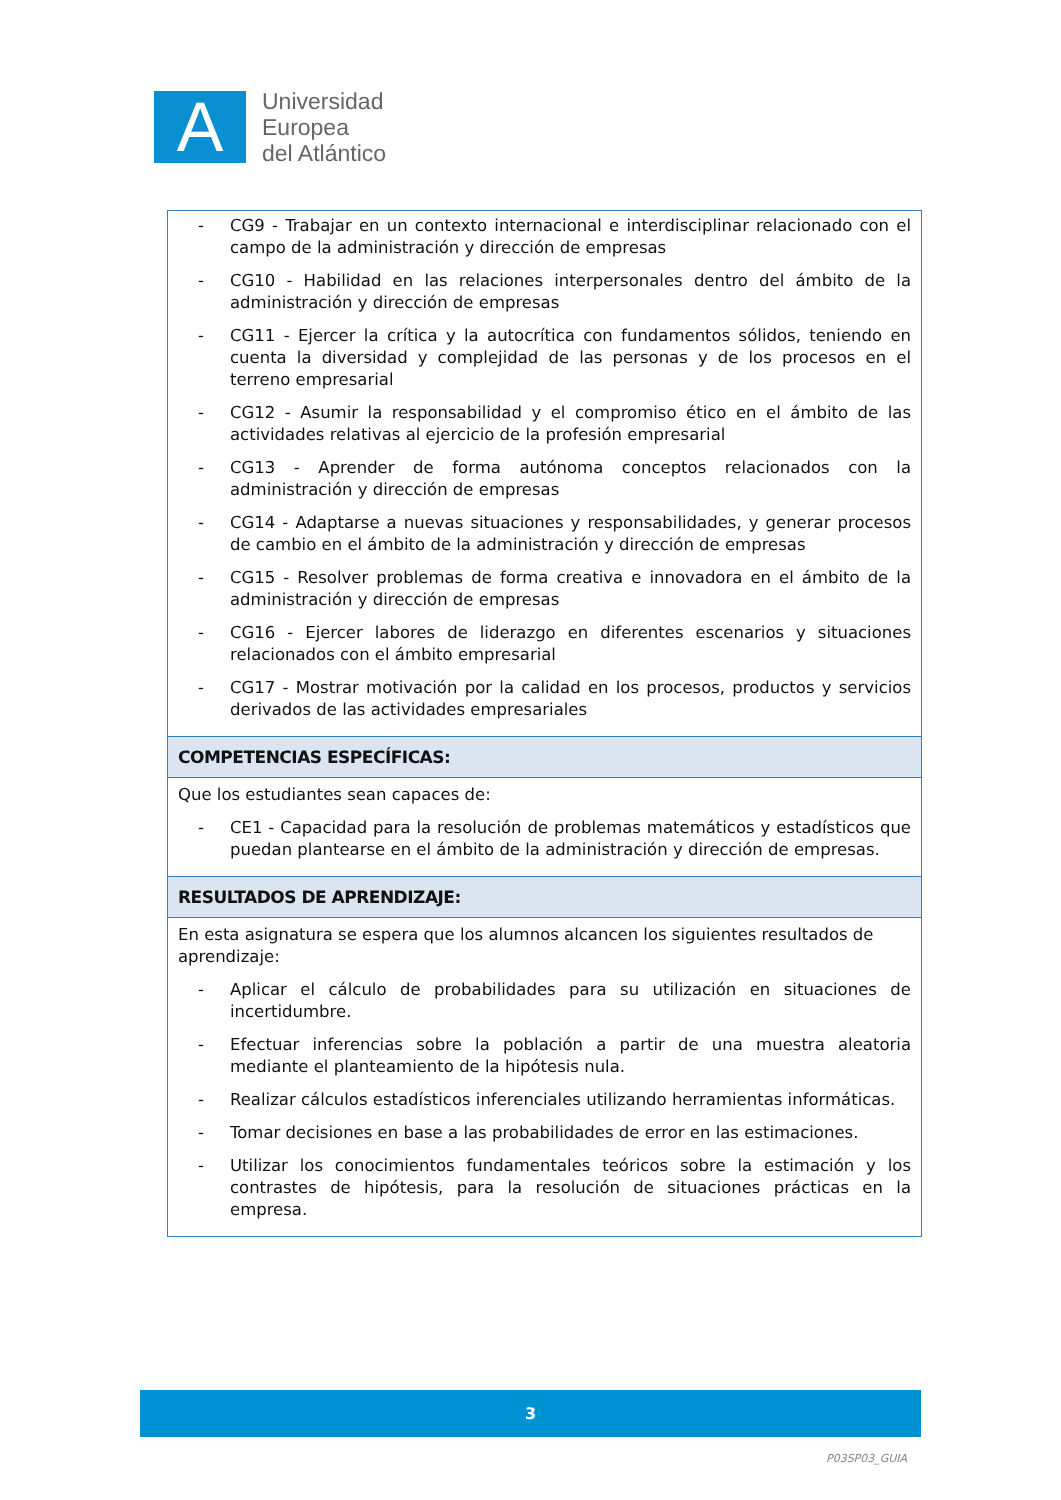A
Universidad
Europea
del Atlántico
| - CG9 - Trabajar en un contexto internacional e interdisciplinar relacionado con el campo de la administración y dirección de empresas - CG10 - Habilidad en las relaciones interpersonales dentro del ámbito de la administración y dirección de empresas - CG11 - Ejercer la crítica y la autocrítica con fundamentos sólidos, teniendo en cuenta la diversidad y complejidad de las personas y de los procesos en el terreno empresarial - CG12 - Asumir la responsabilidad y el compromiso ético en el ámbito de las actividades relativas al ejercicio de la profesión empresarial - CG13 - Aprender de forma autónoma conceptos relacionados con la administración y dirección de empresas - CG14 - Adaptarse a nuevas situaciones y responsabilidades, y generar procesos de cambio en el ámbito de la administración y dirección de empresas - CG15 - Resolver problemas de forma creativa e innovadora en el ámbito de la administración y dirección de empresas - CG16 - Ejercer labores de liderazgo en diferentes escenarios y situaciones relacionados con el ámbito empresarial - CG17 - Mostrar motivación por la calidad en los procesos, productos y servicios derivados de las actividades empresariales |
| COMPETENCIAS ESPECÍFICAS: |
| Que los estudiantes sean capaces de: - CE1 - Capacidad para la resolución de problemas matemáticos y estadísticos que puedan plantearse en el ámbito de la administración y dirección de empresas. |
| RESULTADOS DE APRENDIZAJE: |
| En esta asignatura se espera que los alumnos alcancen los siguientes resultados de aprendizaje: - Aplicar el cálculo de probabilidades para su utilización en situaciones de incertidumbre. - Efectuar inferencias sobre la población a partir de una muestra aleatoria mediante el planteamiento de la hipótesis nula. - Realizar cálculos estadísticos inferenciales utilizando herramientas informáticas. - Tomar decisiones en base a las probabilidades de error en las estimaciones. - Utilizar los conocimientos fundamentales teóricos sobre la estimación y los contrastes de hipótesis, para la resolución de situaciones prácticas en la empresa. |
3
P03SP03_GUIA